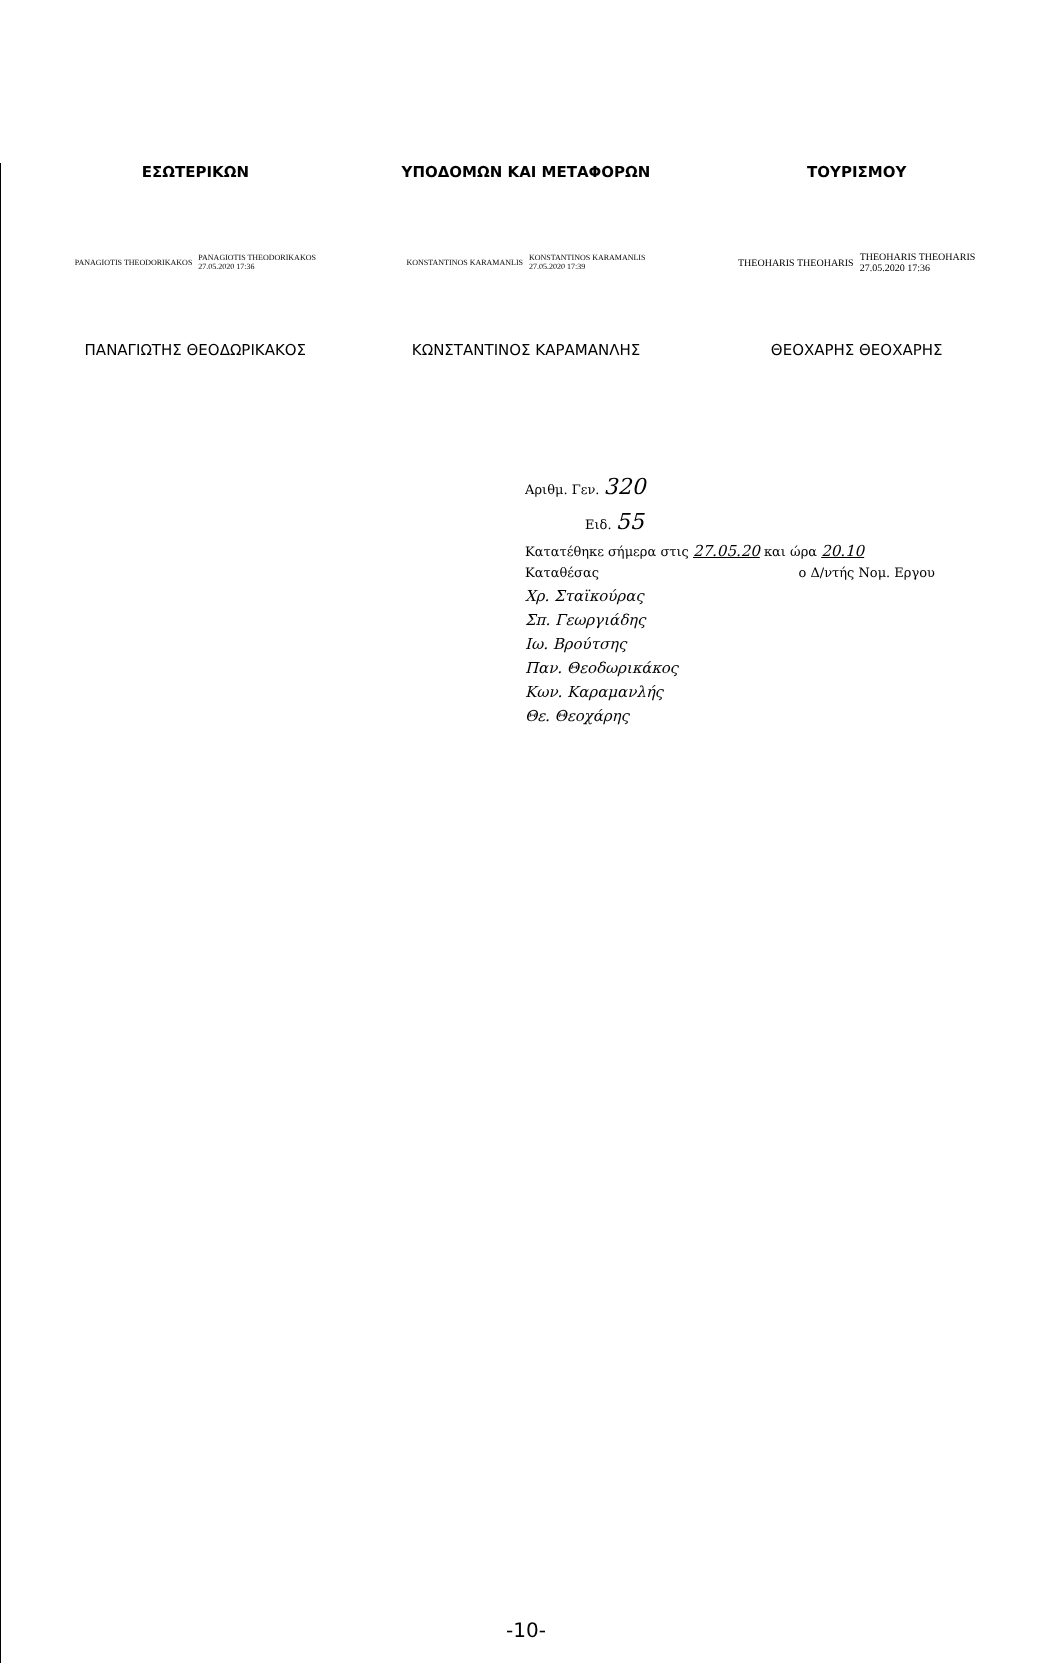ΕΣΩΤΕΡΙΚΩΝ ΥΠΟΔΟΜΩΝ ΚΑΙ ΜΕΤΑΦΟΡΩΝ ΤΟΥΡΙΣΜΟΥ
PANAGIOTIS THEODORIKAKOS PANAGIOTIS THEODORIKAKOS
27.05.2020 17:36
KONSTANTINOS KARAMANLIS KONSTANTINOS KARAMANLIS
27.05.2020 17:39
THEOHARIS THEOHARIS THEOHARIS THEOHARIS
27.05.2020 17:36
ΠΑΝΑΓΙΩΤΗΣ ΘΕΟΔΩΡΙΚΑΚΟΣ ΚΩΝΣΤΑΝΤΙΝΟΣ ΚΑΡΑΜΑΝΛΗΣ ΘΕΟΧΑΡΗΣ ΘΕΟΧΑΡΗΣ
Αριθμ. Γεν. 320
Ειδ. 55
Κατατέθηκε σήμερα στις 27.05.20 και ώρα 20.10
Καταθέσας ο Δ/ντής Νομ. Εργου
Χρ. Σταϊκούρας
Σπ. Γεωργιάδης
Ιω. Βρούτσης
Παν. Θεοδωρικάκος
Κων. Καραμανλής
Θε. Θεοχάρης
-10-